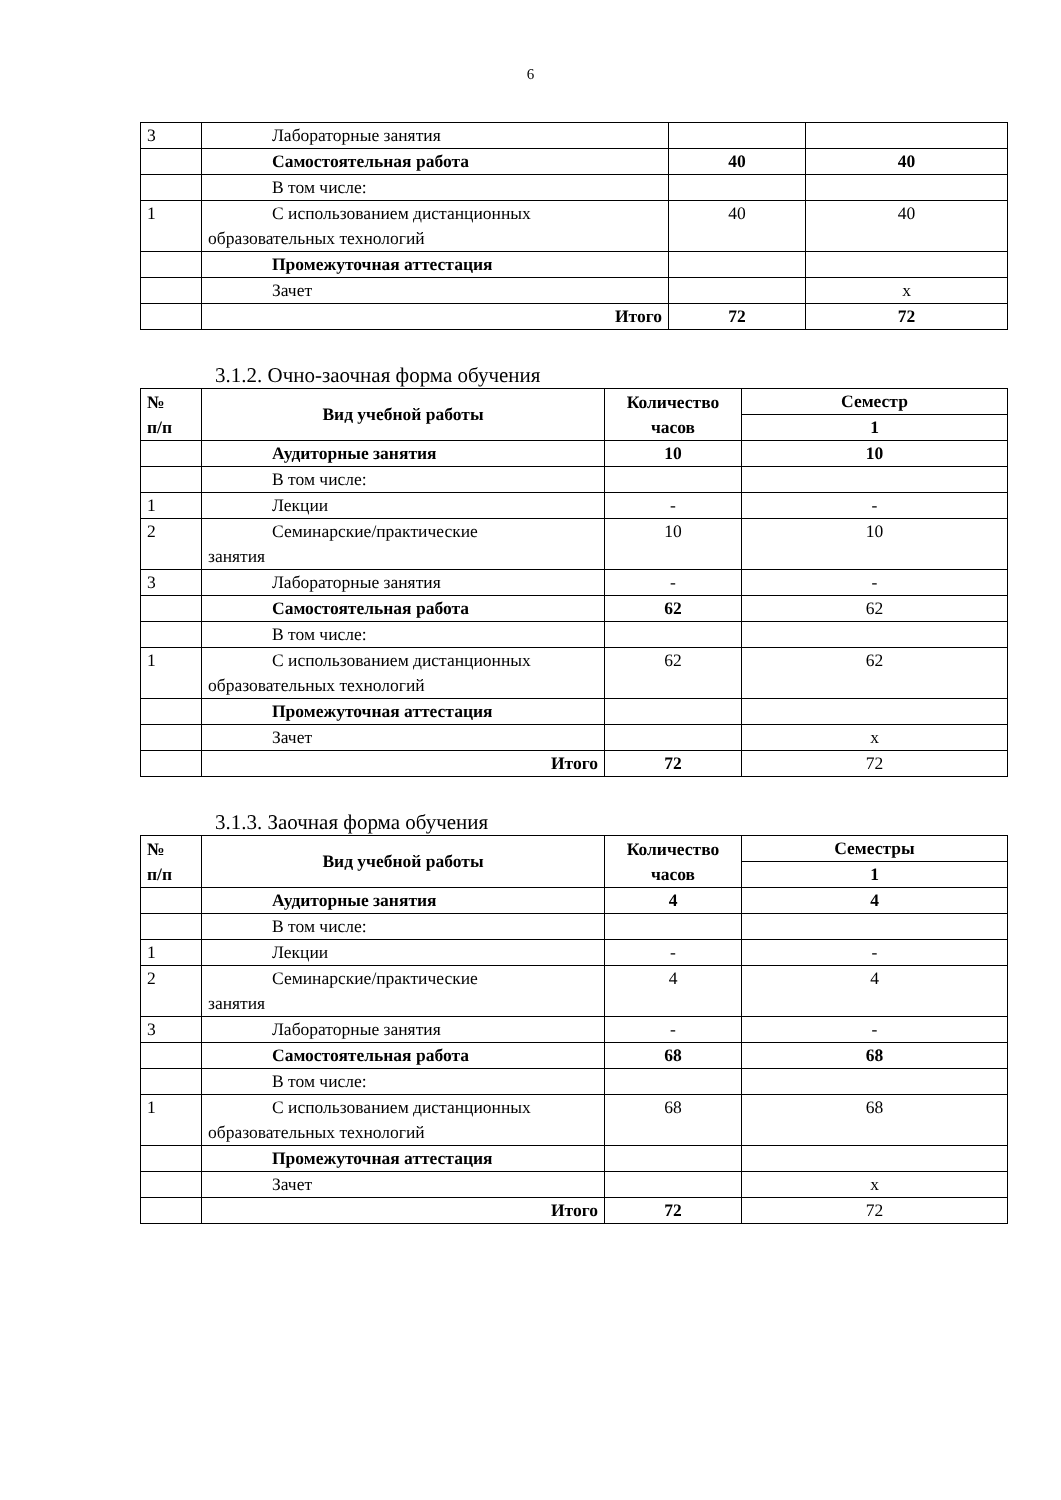6
| 3 | Лабораторные занятия | | |
| | Самостоятельная работа | 40 | 40 |
| | В том числе: | | |
| 1 | С использованием дистанционных образовательных технологий | 40 | 40 |
| | Промежуточная аттестация | | |
| | Зачет | | х |
| | Итого | 72 | 72 |
3.1.2. Очно-заочная форма обучения
| № п/п | Вид учебной работы | Количество часов | Семестр |
| --- | --- | --- | --- |
| | | | 1 |
| | Аудиторные занятия | 10 | 10 |
| | В том числе: | | |
| 1 | Лекции | - | - |
| 2 | Семинарские/практические занятия | 10 | 10 |
| 3 | Лабораторные занятия | - | - |
| | Самостоятельная работа | 62 | 62 |
| | В том числе: | | |
| 1 | С использованием дистанционных образовательных технологий | 62 | 62 |
| | Промежуточная аттестация | | |
| | Зачет | | х |
| | Итого | 72 | 72 |
3.1.3. Заочная форма обучения
| № п/п | Вид учебной работы | Количество часов | Семестры |
| --- | --- | --- | --- |
| | | | 1 |
| | Аудиторные занятия | 4 | 4 |
| | В том числе: | | |
| 1 | Лекции | - | - |
| 2 | Семинарские/практические занятия | 4 | 4 |
| 3 | Лабораторные занятия | - | - |
| | Самостоятельная работа | 68 | 68 |
| | В том числе: | | |
| 1 | С использованием дистанционных образовательных технологий | 68 | 68 |
| | Промежуточная аттестация | | |
| | Зачет | | х |
| | Итого | 72 | 72 |